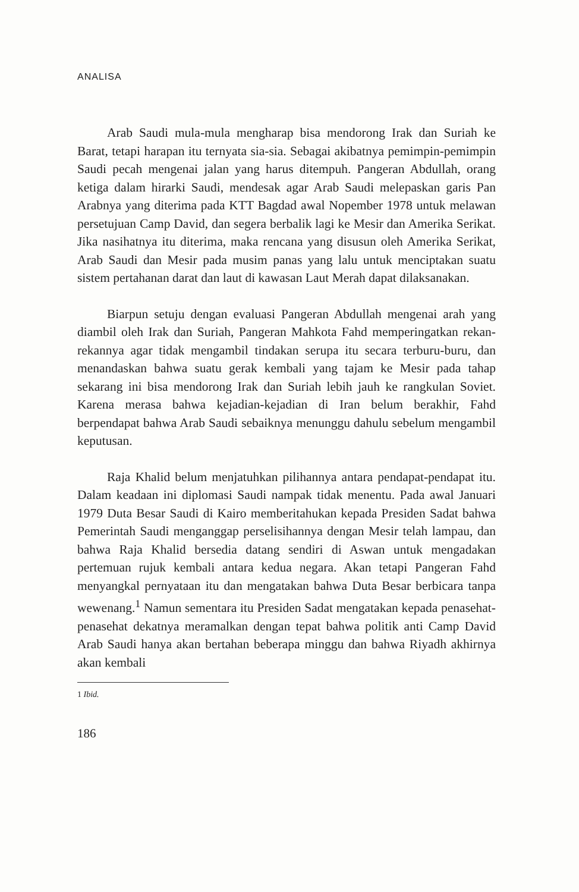ANALISA
Arab Saudi mula-mula mengharap bisa mendorong Irak dan Suriah ke Barat, tetapi harapan itu ternyata sia-sia. Sebagai akibatnya pemimpin-pemimpin Saudi pecah mengenai jalan yang harus ditempuh. Pangeran Abdullah, orang ketiga dalam hirarki Saudi, mendesak agar Arab Saudi melepaskan garis Pan Arabnya yang diterima pada KTT Bagdad awal Nopember 1978 untuk melawan persetujuan Camp David, dan segera berbalik lagi ke Mesir dan Amerika Serikat. Jika nasihatnya itu diterima, maka rencana yang disusun oleh Amerika Serikat, Arab Saudi dan Mesir pada musim panas yang lalu untuk menciptakan suatu sistem pertahanan darat dan laut di kawasan Laut Merah dapat dilaksanakan.
Biarpun setuju dengan evaluasi Pangeran Abdullah mengenai arah yang diambil oleh Irak dan Suriah, Pangeran Mahkota Fahd memperingatkan rekan-rekannya agar tidak mengambil tindakan serupa itu secara terburu-buru, dan menandaskan bahwa suatu gerak kembali yang tajam ke Mesir pada tahap sekarang ini bisa mendorong Irak dan Suriah lebih jauh ke rangkulan Soviet. Karena merasa bahwa kejadian-kejadian di Iran belum berakhir, Fahd berpendapat bahwa Arab Saudi sebaiknya menunggu dahulu sebelum mengambil keputusan.
Raja Khalid belum menjatuhkan pilihannya antara pendapat-pendapat itu. Dalam keadaan ini diplomasi Saudi nampak tidak menentu. Pada awal Januari 1979 Duta Besar Saudi di Kairo memberitahukan kepada Presiden Sadat bahwa Pemerintah Saudi menganggap perselisihannya dengan Mesir telah lampau, dan bahwa Raja Khalid bersedia datang sendiri di Aswan untuk mengadakan pertemuan rujuk kembali antara kedua negara. Akan tetapi Pangeran Fahd menyangkal pernyataan itu dan mengatakan bahwa Duta Besar berbicara tanpa wewenang.<sup>1</sup> Namun sementara itu Presiden Sadat mengatakan kepada penasehat-penasehat dekatnya meramalkan dengan tepat bahwa politik anti Camp David Arab Saudi hanya akan bertahan beberapa minggu dan bahwa Riyadh akhirnya akan kembali
1 Ibid.
186